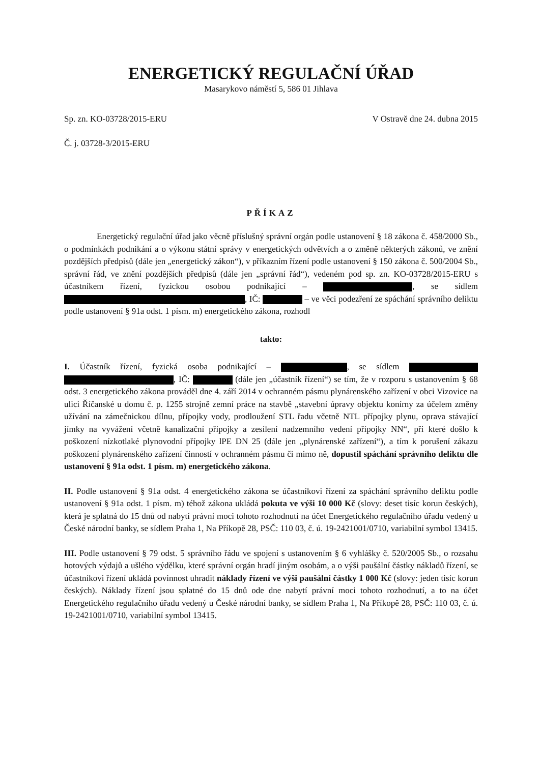ENERGETICKÝ REGULAČNÍ ÚŘAD
Masarykovo náměstí 5, 586 01 Jihlava
Sp. zn. KO-03728/2015-ERU V Ostravě dne 24. dubna 2015
Č. j. 03728-3/2015-ERU
PŘÍKAZ
Energetický regulační úřad jako věcně příslušný správní orgán podle ustanovení § 18 zákona č. 458/2000 Sb., o podmínkách podnikání a o výkonu státní správy v energetických odvětvích a o změně některých zákonů, ve znění pozdějších předpisů (dále jen „energetický zákon“), v příkazním řízení podle ustanovení § 150 zákona č. 500/2004 Sb., správní řád, ve znění pozdějších předpisů (dále jen „správní řád“), vedeném pod sp. zn. KO-03728/2015-ERU s účastníkem řízení, fyzickou osobou podnikající – , se sídlem , IČ: – ve věci podezření ze spáchání správního deliktu podle ustanovení § 91a odst. 1 písm. m) energetického zákona, rozhodl
takto:
I. Účastník řízení, fyzická osoba podnikající – , se sídlem , IČ: (dále jen „účastník řízení“) se tím, že v rozporu s ustanovením § 68 odst. 3 energetického zákona prováděl dne 4. září 2014 v ochranném pásmu plynárenského zařízení v obci Vizovice na ulici Říčanské u domu č. p. 1255 strojně zemní práce na stavbě „stavební úpravy objektu konírny za účelem změny užívání na zámečnickou dílnu, přípojky vody, prodloužení STL řadu včetně NTL přípojky plynu, oprava stávající jímky na vyvážení včetně kanalizační přípojky a zesílení nadzemního vedení přípojky NN“, při které došlo k poškození nízkotlaké plynovodní přípojky lPE DN 25 (dále jen „plynárenské zařízení“), a tím k porušení zákazu poškození plynárenského zařízení činností v ochranném pásmu či mimo ně, dopustil spáchání správního deliktu dle ustanovení § 91a odst. 1 písm. m) energetického zákona.
II. Podle ustanovení § 91a odst. 4 energetického zákona se účastníkovi řízení za spáchání správního deliktu podle ustanovení § 91a odst. 1 písm. m) téhož zákona ukládá pokuta ve výši 10 000 Kč (slovy: deset tisíc korun českých), která je splatná do 15 dnů od nabytí právní moci tohoto rozhodnutí na účet Energetického regulačního úřadu vedený u České národní banky, se sídlem Praha 1, Na Příkopě 28, PSČ: 110 03, č. ú. 19-2421001/0710, variabilní symbol 13415.
III. Podle ustanovení § 79 odst. 5 správního řádu ve spojení s ustanovením § 6 vyhlášky č. 520/2005 Sb., o rozsahu hotových výdajů a ušlého výdělku, které správní orgán hradí jiným osobám, a o výši paušální částky nákladů řízení, se účastníkovi řízení ukládá povinnost uhradit náklady řízení ve výši paušální částky 1 000 Kč (slovy: jeden tisíc korun českých). Náklady řízení jsou splatné do 15 dnů ode dne nabytí právní moci tohoto rozhodnutí, a to na účet Energetického regulačního úřadu vedený u České národní banky, se sídlem Praha 1, Na Příkopě 28, PSČ: 110 03, č. ú. 19-2421001/0710, variabilní symbol 13415.